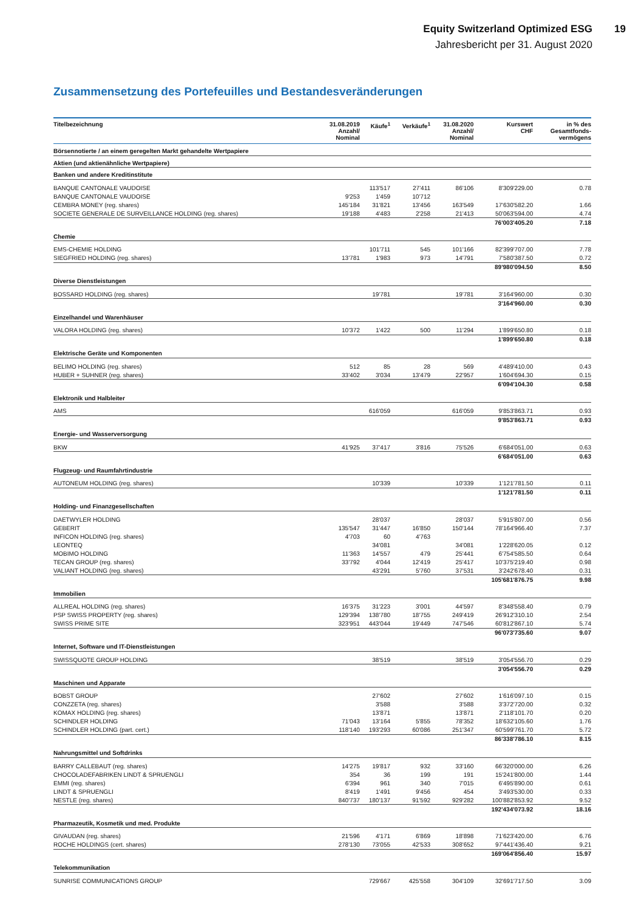Equity Switzerland Optimized ESG 19
Jahresbericht per 31. August 2020
Zusammensetzung des Portefeuilles und Bestandesveränderungen
| Titelbezeichnung | 31.08.2019 Anzahl/ Nominal | Käufe<sup>1</sup> | Verkäufe<sup>1</sup> | 31.08.2020 Anzahl/ Nominal | Kurswert CHF | in % des Gesamtfonds- vermögens |
| --- | --- | --- | --- | --- | --- | --- |
| Börsennotierte / an einem geregelten Markt gehandelte Wertpapiere | | | | | | |
| Aktien (und aktienähnliche Wertpapiere) | | | | | | |
| Banken und andere Kreditinstitute | | | | | | |
| BANQUE CANTONALE VAUDOISE | | 113'517 | 27'411 | 86'106 | 8'309'229.00 | 0.78 |
| BANQUE CANTONALE VAUDOISE | 9'253 | 1'459 | 10'712 | | | |
| CEMBRA MONEY (reg. shares) | 145'184 | 31'821 | 13'456 | 163'549 | 17'630'582.20 | 1.66 |
| SOCIETE GENERALE DE SURVEILLANCE HOLDING (reg. shares) | 19'188 | 4'483 | 2'258 | 21'413 | 50'063'594.00 | 4.74 |
| | | | | | 76'003'405.20 | 7.18 |
| Chemie | | | | | | |
| EMS-CHEMIE HOLDING | | 101'711 | 545 | 101'166 | 82'399'707.00 | 7.78 |
| SIEGFRIED HOLDING (reg. shares) | 13'781 | 1'983 | 973 | 14'791 | 7'580'387.50 | 0.72 |
| | | | | | 89'980'094.50 | 8.50 |
| Diverse Dienstleistungen | | | | | | |
| BOSSARD HOLDING (reg. shares) | | 19'781 | | 19'781 | 3'164'960.00 | 0.30 |
| | | | | | 3'164'960.00 | 0.30 |
| Einzelhandel und Warenhäuser | | | | | | |
| VALORA HOLDING (reg. shares) | 10'372 | 1'422 | 500 | 11'294 | 1'899'650.80 | 0.18 |
| | | | | | 1'899'650.80 | 0.18 |
| Elektrische Geräte und Komponenten | | | | | | |
| BELIMO HOLDING (reg. shares) | 512 | 85 | 28 | 569 | 4'489'410.00 | 0.43 |
| HUBER + SUHNER (reg. shares) | 33'402 | 3'034 | 13'479 | 22'957 | 1'604'694.30 | 0.15 |
| | | | | | 6'094'104.30 | 0.58 |
| Elektronik und Halbleiter | | | | | | |
| AMS | | 616'059 | | 616'059 | 9'853'863.71 | 0.93 |
| | | | | | 9'853'863.71 | 0.93 |
| Energie- und Wasserversorgung | | | | | | |
| BKW | 41'925 | 37'417 | 3'816 | 75'526 | 6'684'051.00 | 0.63 |
| | | | | | 6'684'051.00 | 0.63 |
| Flugzeug- und Raumfahrtindustrie | | | | | | |
| AUTONEUM HOLDING (reg. shares) | | 10'339 | | 10'339 | 1'121'781.50 | 0.11 |
| | | | | | 1'121'781.50 | 0.11 |
| Holding- und Finanzgesellschaften | | | | | | |
| DAETWYLER HOLDING | | 28'037 | | 28'037 | 5'915'807.00 | 0.56 |
| GEBERIT | 135'547 | 31'447 | 16'850 | 150'144 | 78'164'966.40 | 7.37 |
| INFICON HOLDING (reg. shares) | 4'703 | 60 | 4'763 | | | |
| LEONTEQ | | 34'081 | | 34'081 | 1'228'620.05 | 0.12 |
| MOBIMO HOLDING | 11'363 | 14'557 | 479 | 25'441 | 6'754'585.50 | 0.64 |
| TECAN GROUP (reg. shares) | 33'792 | 4'044 | 12'419 | 25'417 | 10'375'219.40 | 0.98 |
| VALIANT HOLDING (reg. shares) | | 43'291 | 5'760 | 37'531 | 3'242'678.40 | 0.31 |
| | | | | | 105'681'876.75 | 9.98 |
| Immobilien | | | | | | |
| ALLREAL HOLDING (reg. shares) | 16'375 | 31'223 | 3'001 | 44'597 | 8'348'558.40 | 0.79 |
| PSP SWISS PROPERTY (reg. shares) | 129'394 | 138'780 | 18'755 | 249'419 | 26'912'310.10 | 2.54 |
| SWISS PRIME SITE | 323'951 | 443'044 | 19'449 | 747'546 | 60'812'867.10 | 5.74 |
| | | | | | 96'073'735.60 | 9.07 |
| Internet, Software und IT-Dienstleistungen | | | | | | |
| SWISSQUOTE GROUP HOLDING | | 38'519 | | 38'519 | 3'054'556.70 | 0.29 |
| | | | | | 3'054'556.70 | 0.29 |
| Maschinen und Apparate | | | | | | |
| BOBST GROUP | | 27'602 | | 27'602 | 1'616'097.10 | 0.15 |
| CONZZETA (reg. shares) | | 3'588 | | 3'588 | 3'372'720.00 | 0.32 |
| KOMAX HOLDING (reg. shares) | | 13'871 | | 13'871 | 2'118'101.70 | 0.20 |
| SCHINDLER HOLDING | 71'043 | 13'164 | 5'855 | 78'352 | 18'632'105.60 | 1.76 |
| SCHINDLER HOLDING (part. cert.) | 118'140 | 193'293 | 60'086 | 251'347 | 60'599'761.70 | 5.72 |
| | | | | | 86'338'786.10 | 8.15 |
| Nahrungsmittel und Softdrinks | | | | | | |
| BARRY CALLEBAUT (reg. shares) | 14'275 | 19'817 | 932 | 33'160 | 66'320'000.00 | 6.26 |
| CHOCOLADEFABRIKEN LINDT & SPRUENGLI | 354 | 36 | 199 | 191 | 15'241'800.00 | 1.44 |
| EMMI (reg. shares) | 6'394 | 961 | 340 | 7'015 | 6'495'890.00 | 0.61 |
| LINDT & SPRUENGLI | 8'419 | 1'491 | 9'456 | 454 | 3'493'530.00 | 0.33 |
| NESTLE (reg. shares) | 840'737 | 180'137 | 91'592 | 929'282 | 100'882'853.92 | 9.52 |
| | | | | | 192'434'073.92 | 18.16 |
| Pharmazeutik, Kosmetik und med. Produkte | | | | | | |
| GIVAUDAN (reg. shares) | 21'596 | 4'171 | 6'869 | 18'898 | 71'623'420.00 | 6.76 |
| ROCHE HOLDINGS (cert. shares) | 278'130 | 73'055 | 42'533 | 308'652 | 97'441'436.40 | 9.21 |
| | | | | | 169'064'856.40 | 15.97 |
| Telekommunikation | | | | | | |
| SUNRISE COMMUNICATIONS GROUP | | 729'667 | 425'558 | 304'109 | 32'691'717.50 | 3.09 |